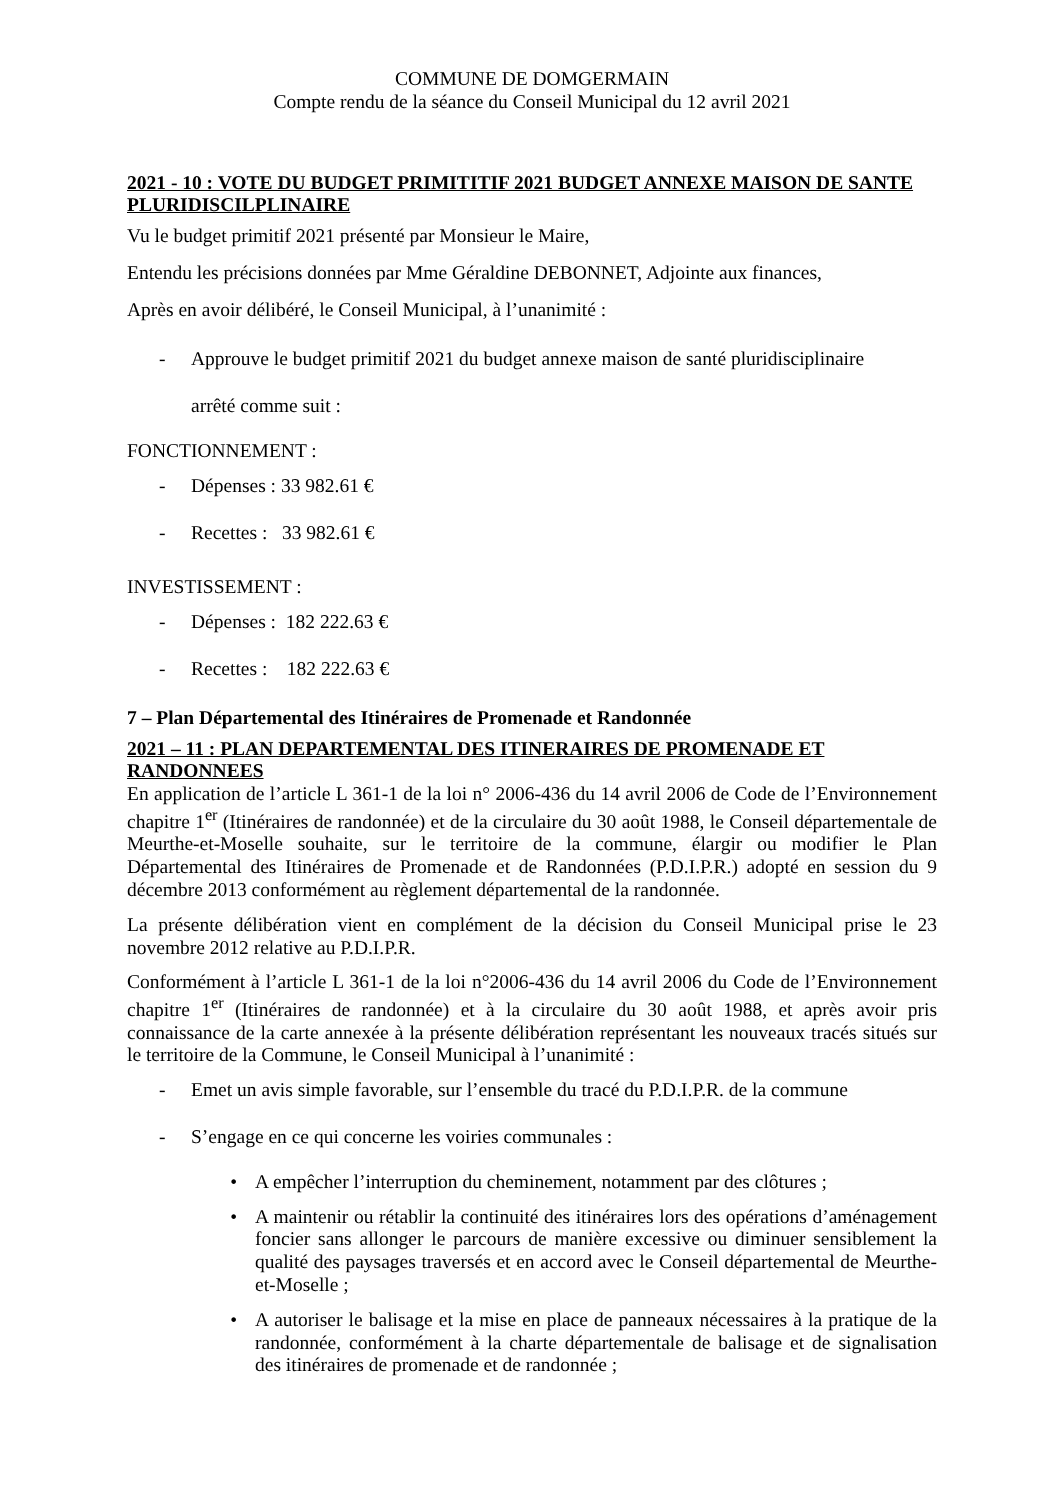COMMUNE DE DOMGERMAIN
Compte rendu de la séance du Conseil Municipal du 12 avril 2021
2021 - 10 : VOTE DU BUDGET PRIMITITIF 2021 BUDGET ANNEXE MAISON DE SANTE PLURIDISCILPLINAIRE
Vu le budget primitif 2021 présenté par Monsieur le Maire,
Entendu les précisions données par Mme Géraldine DEBONNET, Adjointe aux finances,
Après en avoir délibéré, le Conseil Municipal, à l’unanimité :
- Approuve le budget primitif 2021 du budget annexe maison de santé pluridisciplinaire
arrêté comme suit :
FONCTIONNEMENT :
- Dépenses : 33 982.61 €
- Recettes : 33 982.61 €
INVESTISSEMENT :
- Dépenses : 182 222.63 €
- Recettes : 182 222.63 €
7 – Plan Départemental des Itinéraires de Promenade et Randonnée
2021 – 11 : PLAN DEPARTEMENTAL DES ITINERAIRES DE PROMENADE ET RANDONNEES
En application de l’article L 361-1 de la loi n° 2006-436 du 14 avril 2006 de Code de l’Environnement chapitre 1<sup>er</sup> (Itinéraires de randonnée) et de la circulaire du 30 août 1988, le Conseil départementale de Meurthe-et-Moselle souhaite, sur le territoire de la commune, élargir ou modifier le Plan Départemental des Itinéraires de Promenade et de Randonnées (P.D.I.P.R.) adopté en session du 9 décembre 2013 conformément au règlement départemental de la randonnée.
La présente délibération vient en complément de la décision du Conseil Municipal prise le 23 novembre 2012 relative au P.D.I.P.R.
Conformément à l’article L 361-1 de la loi n°2006-436 du 14 avril 2006 du Code de l’Environnement chapitre 1<sup>er</sup> (Itinéraires de randonnée) et à la circulaire du 30 août 1988, et après avoir pris connaissance de la carte annexée à la présente délibération représentant les nouveaux tracés situés sur le territoire de la Commune, le Conseil Municipal à l’unanimité :
- Emet un avis simple favorable, sur l’ensemble du tracé du P.D.I.P.R. de la commune
- S’engage en ce qui concerne les voiries communales :
• A empêcher l’interruption du cheminement, notamment par des clôtures ;
• A maintenir ou rétablir la continuité des itinéraires lors des opérations d’aménagement foncier sans allonger le parcours de manière excessive ou diminuer sensiblement la qualité des paysages traversés et en accord avec le Conseil départemental de Meurthe-et-Moselle ;
• A autoriser le balisage et la mise en place de panneaux nécessaires à la pratique de la randonnée, conformément à la charte départementale de balisage et de signalisation des itinéraires de promenade et de randonnée ;